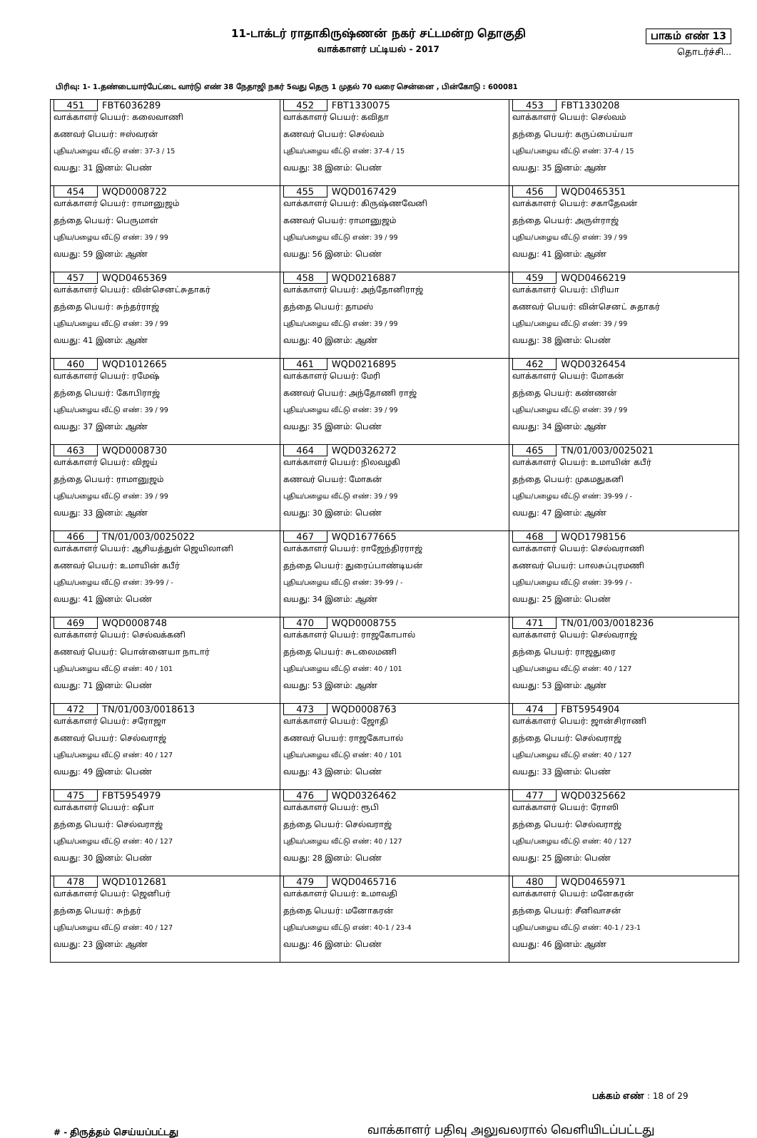11-டாக்டர் ராதாகிருஷ்ணன் நகர் சட்டமன்ற தொகுதி
வாக்காளர் பட்டியல் - 2017
பாகம் எண் 13
தொடர்ச்சி...
பிரிவு: 1- 1.தண்டையார்பேட்டை வார்டு எண் 38 நேதாஜி நகர் 5வது தெரு 1 முதல் 70 வரை சென்னை , பின்கோடு : 600081
| 451 FBT6036289 வாக்காளர் பெயர்: கலைவாணி கணவர் பெயர்: ஈஸ்வரன் புதிய/பழைய வீட்டு எண்: 37-3 / 15 வயது: 31 இனம்: பெண் | 452 FBT1330075 வாக்காளர் பெயர்: கவிதா கணவர் பெயர்: செல்வம் புதிய/பழைய வீட்டு எண்: 37-4 / 15 வயது: 38 இனம்: பெண் | 453 FBT1330208 வாக்காளர் பெயர்: செல்வம் தந்தை பெயர்: கருப்பைய்யா புதிய/பழைய வீட்டு எண்: 37-4 / 15 வயது: 35 இனம்: ஆண் |
| 454 WQD0008722 வாக்காளர் பெயர்: ராமானுஜம் தந்தை பெயர்: பெருமாள் புதிய/பழைய வீட்டு எண்: 39 / 99 வயது: 59 இனம்: ஆண் | 455 WQD0167429 வாக்காளர் பெயர்: கிருஷ்ணவேனி கணவர் பெயர்: ராமானுஜம் புதிய/பழைய வீட்டு எண்: 39 / 99 வயது: 56 இனம்: பெண் | 456 WQD0465351 வாக்காளர் பெயர்: சகாதேவன் தந்தை பெயர்: அருள்ராஜ் புதிய/பழைய வீட்டு எண்: 39 / 99 வயது: 41 இனம்: ஆண் |
| 457 WQD0465369 வாக்காளர் பெயர்: வின்செனட்சுதாகர் தந்தை பெயர்: சுந்தர்ராஜ் புதிய/பழைய வீட்டு எண்: 39 / 99 வயது: 41 இனம்: ஆண் | 458 WQD0216887 வாக்காளர் பெயர்: அந்தோனிராஜ் தந்தை பெயர்: தாமஸ் புதிய/பழைய வீட்டு எண்: 39 / 99 வயது: 40 இனம்: ஆண் | 459 WQD0466219 வாக்காளர் பெயர்: பிரியா கணவர் பெயர்: வின்செனட் சுதாகர் புதிய/பழைய வீட்டு எண்: 39 / 99 வயது: 38 இனம்: பெண் |
| 460 WQD1012665 வாக்காளர் பெயர்: ரமேஷ் தந்தை பெயர்: கோபிராஜ் புதிய/பழைய வீட்டு எண்: 39 / 99 வயது: 37 இனம்: ஆண் | 461 WQD0216895 வாக்காளர் பெயர்: மேரி கணவர் பெயர்: அந்தோணி ராஜ் புதிய/பழைய வீட்டு எண்: 39 / 99 வயது: 35 இனம்: பெண் | 462 WQD0326454 வாக்காளர் பெயர்: மோகன் தந்தை பெயர்: கண்ணன் புதிய/பழைய வீட்டு எண்: 39 / 99 வயது: 34 இனம்: ஆண் |
| 463 WQD0008730 வாக்காளர் பெயர்: விஜய் தந்தை பெயர்: ராமானுஜம் புதிய/பழைய வீட்டு எண்: 39 / 99 வயது: 33 இனம்: ஆண் | 464 WQD0326272 வாக்காளர் பெயர்: நிலவழகி கணவர் பெயர்: மோகன் புதிய/பழைய வீட்டு எண்: 39 / 99 வயது: 30 இனம்: பெண் | 465 TN/01/003/0025021 வாக்காளர் பெயர்: உமாயின் கபீர் தந்தை பெயர்: முகமதுகனி புதிய/பழைய வீட்டு எண்: 39-99 / - வயது: 47 இனம்: ஆண் |
| 466 TN/01/003/0025022 வாக்காளர் பெயர்: ஆசியத்துள் ஜெயிலானி கணவர் பெயர்: உமாயின் கபீர் புதிய/பழைய வீட்டு எண்: 39-99 / - வயது: 41 இனம்: பெண் | 467 WQD1677665 வாக்காளர் பெயர்: ராஜேந்திரராஜ் தந்தை பெயர்: துரைப்பாண்டியன் புதிய/பழைய வீட்டு எண்: 39-99 / - வயது: 34 இனம்: ஆண் | 468 WQD1798156 வாக்காளர் பெயர்: செல்வராணி கணவர் பெயர்: பாலசுப்புரமணி புதிய/பழைய வீட்டு எண்: 39-99 / - வயது: 25 இனம்: பெண் |
| 469 WQD0008748 வாக்காளர் பெயர்: செல்வக்கனி கணவர் பெயர்: பொன்னையா நாடார் புதிய/பழைய வீட்டு எண்: 40 / 101 வயது: 71 இனம்: பெண் | 470 WQD0008755 வாக்காளர் பெயர்: ராஜகோபால் தந்தை பெயர்: சுடலைமணி புதிய/பழைய வீட்டு எண்: 40 / 101 வயது: 53 இனம்: ஆண் | 471 TN/01/003/0018236 வாக்காளர் பெயர்: செல்வராஜ் தந்தை பெயர்: ராஜதுரை புதிய/பழைய வீட்டு எண்: 40 / 127 வயது: 53 இனம்: ஆண் |
| 472 TN/01/003/0018613 வாக்காளர் பெயர்: சரோஜா கணவர் பெயர்: செல்வராஜ் புதிய/பழைய வீட்டு எண்: 40 / 127 வயது: 49 இனம்: பெண் | 473 WQD0008763 வாக்காளர் பெயர்: ஜோதி கணவர் பெயர்: ராஜகோபால் புதிய/பழைய வீட்டு எண்: 40 / 101 வயது: 43 இனம்: பெண் | 474 FBT5954904 வாக்காளர் பெயர்: ஜான்சிராணி தந்தை பெயர்: செல்வராஜ் புதிய/பழைய வீட்டு எண்: 40 / 127 வயது: 33 இனம்: பெண் |
| 475 FBT5954979 வாக்காளர் பெயர்: ஷீபா தந்தை பெயர்: செல்வராஜ் புதிய/பழைய வீட்டு எண்: 40 / 127 வயது: 30 இனம்: பெண் | 476 WQD0326462 வாக்காளர் பெயர்: ரூபி தந்தை பெயர்: செல்வராஜ் புதிய/பழைய வீட்டு எண்: 40 / 127 வயது: 28 இனம்: பெண் | 477 WQD0325662 வாக்காளர் பெயர்: ரோஸி தந்தை பெயர்: செல்வராஜ் புதிய/பழைய வீட்டு எண்: 40 / 127 வயது: 25 இனம்: பெண் |
| 478 WQD1012681 வாக்காளர் பெயர்: ஜெனிபர் தந்தை பெயர்: சுந்தர் புதிய/பழைய வீட்டு எண்: 40 / 127 வயது: 23 இனம்: ஆண் | 479 WQD0465716 வாக்காளர் பெயர்: உமாவதி தந்தை பெயர்: மனோகரன் புதிய/பழைய வீட்டு எண்: 40-1 / 23-4 வயது: 46 இனம்: பெண் | 480 WQD0465971 வாக்காளர் பெயர்: மனேகரன் தந்தை பெயர்: சீனிவாசன் புதிய/பழைய வீட்டு எண்: 40-1 / 23-1 வயது: 46 இனம்: ஆண் |
பக்கம் எண் : 18 of 29
# - திருத்தம் செய்யப்பட்டது
வாக்காளர் பதிவு அலுவலரால் வெளியிடப்பட்டது